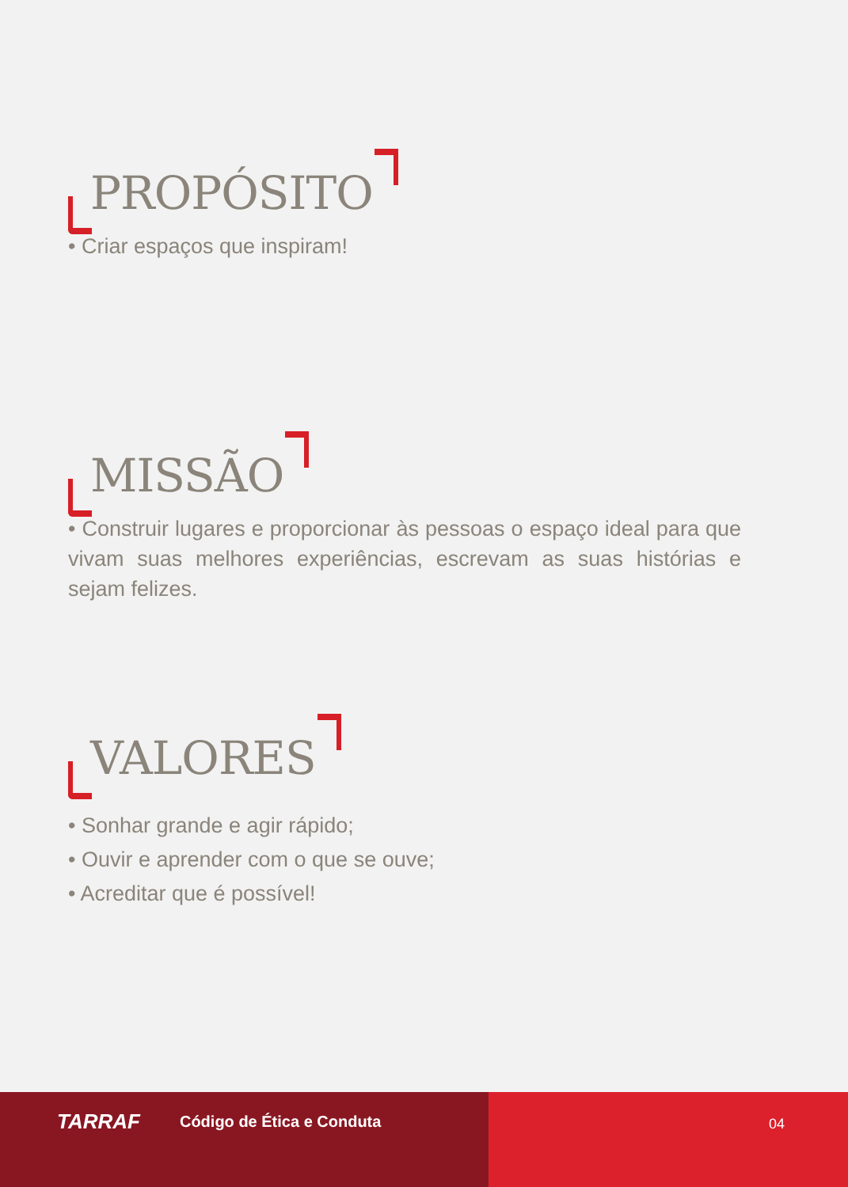PROPÓSITO
• Criar espaços que inspiram!
MISSÃO
• Construir lugares e proporcionar às pessoas o espaço ideal para que vivam suas melhores experiências, escrevam as suas histórias e sejam felizes.
VALORES
• Sonhar grande e agir rápido;
• Ouvir e aprender com o que se ouve;
• Acreditar que é possível!
TARRAF Código de Ética e Conduta
04